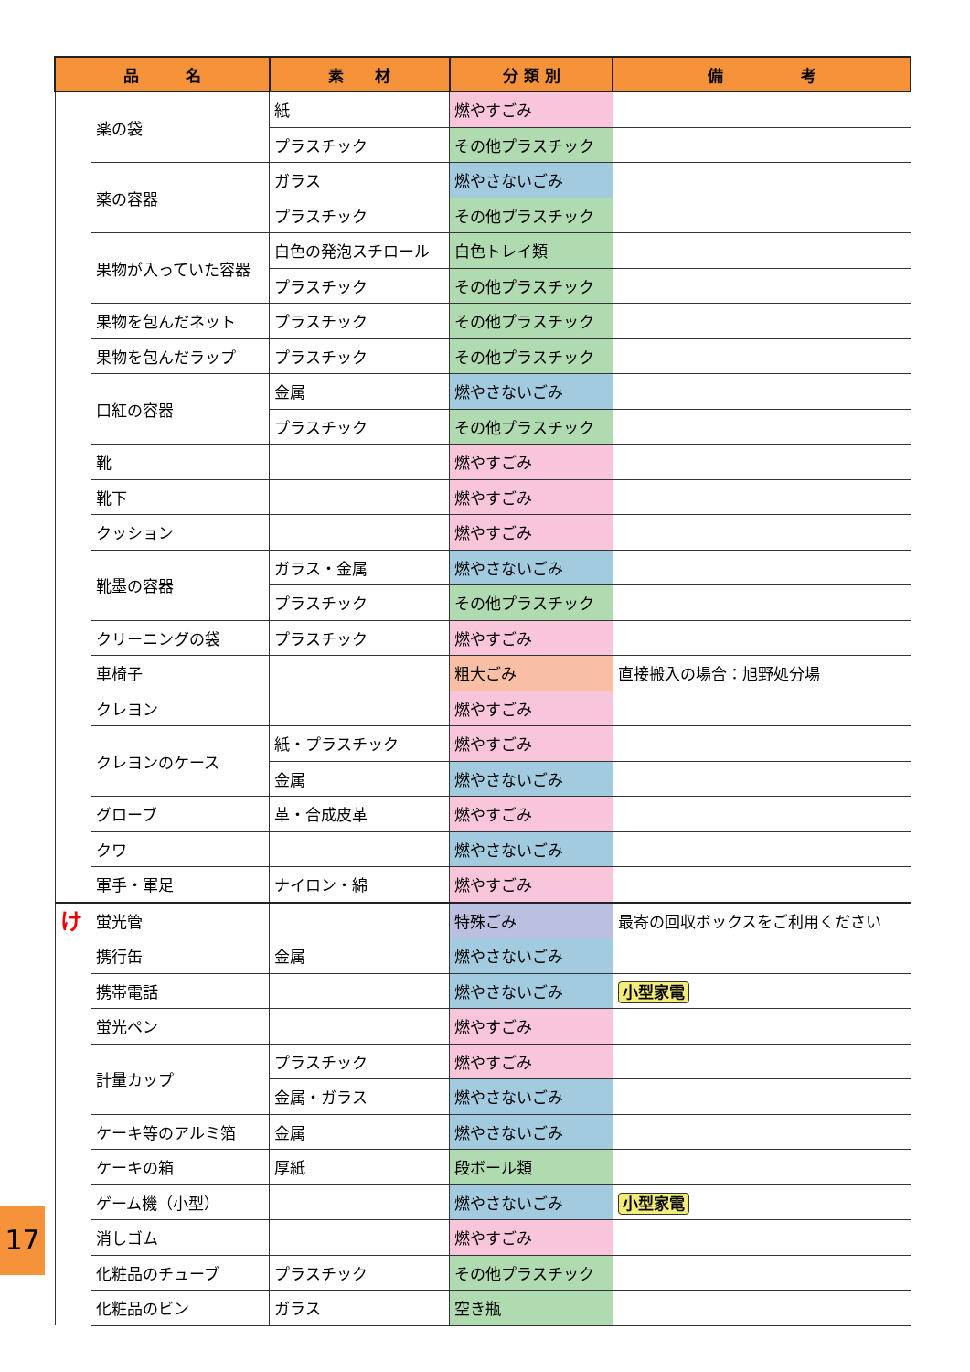| 品 名 | | 素 材 | 分 類 別 | 備 考 |
| --- | --- | --- | --- | --- |
| | 薬の袋 | 紙 | 燃やすごみ | |
| | | プラスチック | その他プラスチック | |
| | 薬の容器 | ガラス | 燃やさないごみ | |
| | | プラスチック | その他プラスチック | |
| | 果物が入っていた容器 | 白色の発泡スチロール | 白色トレイ類 | |
| | | プラスチック | その他プラスチック | |
| | 果物を包んだネット | プラスチック | その他プラスチック | |
| | 果物を包んだラップ | プラスチック | その他プラスチック | |
| | 口紅の容器 | 金属 | 燃やさないごみ | |
| | | プラスチック | その他プラスチック | |
| | 靴 | | 燃やすごみ | |
| | 靴下 | | 燃やすごみ | |
| | クッション | | 燃やすごみ | |
| | 靴墨の容器 | ガラス・金属 | 燃やさないごみ | |
| | | プラスチック | その他プラスチック | |
| | クリーニングの袋 | プラスチック | 燃やすごみ | |
| | 車椅子 | | 粗大ごみ | 直接搬入の場合：旭野処分場 |
| | クレヨン | | 燃やすごみ | |
| | クレヨンのケース | 紙・プラスチック | 燃やすごみ | |
| | | 金属 | 燃やさないごみ | |
| | グローブ | 革・合成皮革 | 燃やすごみ | |
| | クワ | | 燃やさないごみ | |
| | 軍手・軍足 | ナイロン・綿 | 燃やすごみ | |
| け | 蛍光管 | | 特殊ごみ | 最寄の回収ボックスをご利用ください |
| | 携行缶 | 金属 | 燃やさないごみ | |
| | 携帯電話 | | 燃やさないごみ | 小型家電 |
| | 蛍光ペン | | 燃やすごみ | |
| | 計量カップ | プラスチック | 燃やすごみ | |
| | | 金属・ガラス | 燃やさないごみ | |
| | ケーキ等のアルミ箔 | 金属 | 燃やさないごみ | |
| | ケーキの箱 | 厚紙 | 段ボール類 | |
| | ゲーム機（小型） | | 燃やさないごみ | 小型家電 |
| | 消しゴム | | 燃やすごみ | |
| | 化粧品のチューブ | プラスチック | その他プラスチック | |
| | 化粧品のビン | ガラス | 空き瓶 | |
17